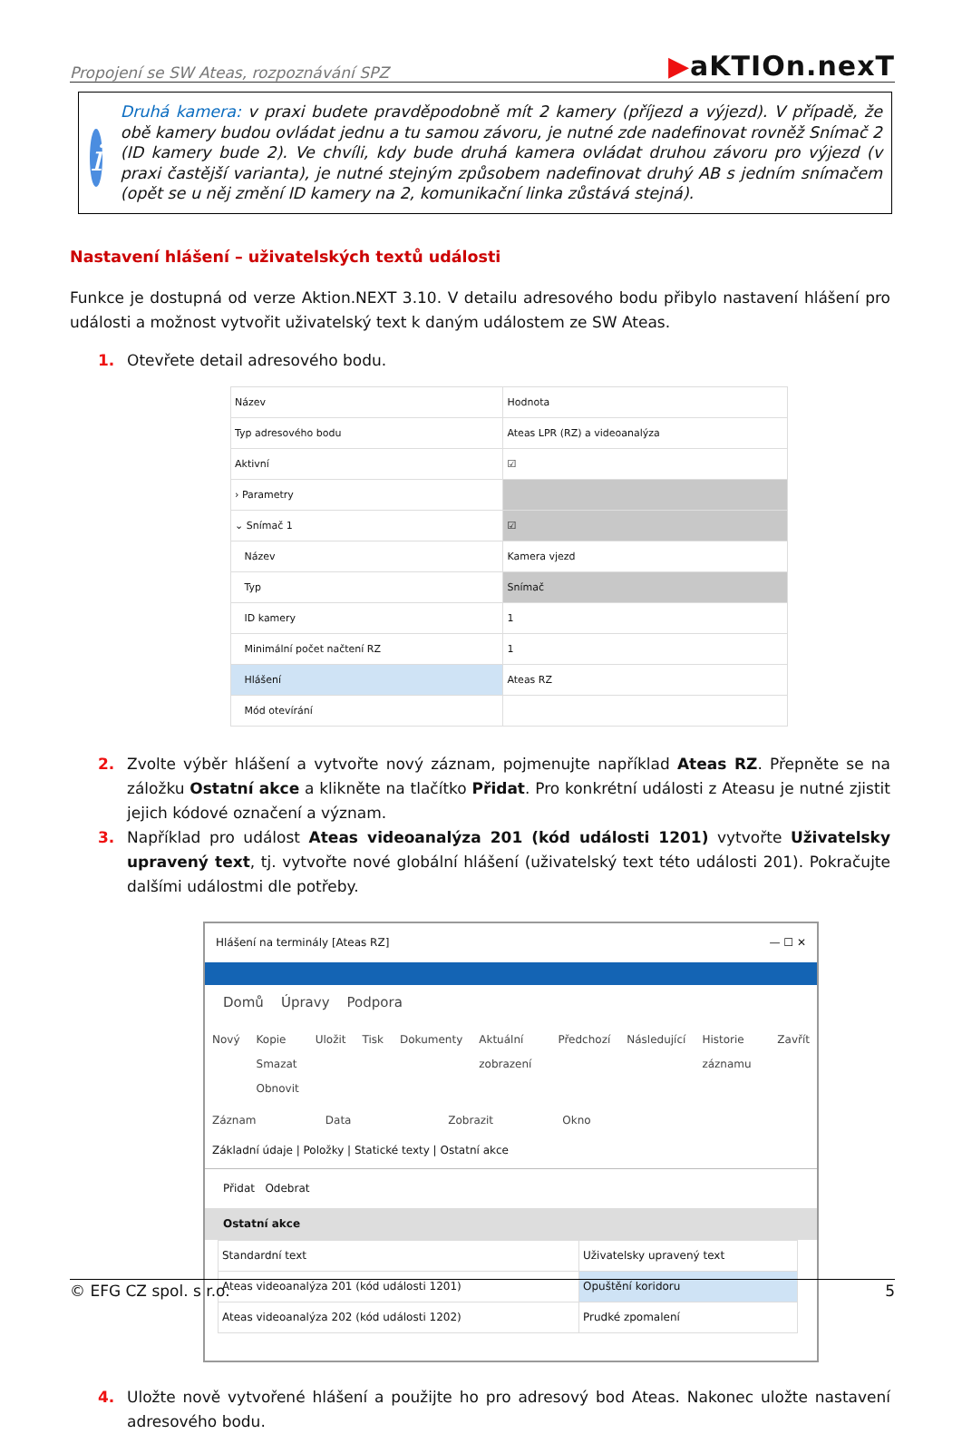Propojení se SW Ateas, rozpoznávání SPZ
▶aKTIOn.nexT
i
Druhá kamera: v praxi budete pravděpodobně mít 2 kamery (příjezd a výjezd). V případě, že obě kamery budou ovládat jednu a tu samou závoru, je nutné zde nadefinovat rovněž Snímač 2 (ID kamery bude 2). Ve chvíli, kdy bude druhá kamera ovládat druhou závoru pro výjezd (v praxi častější varianta), je nutné stejným způsobem nadefinovat druhý AB s jedním snímačem (opět se u něj změní ID kamery na 2, komunikační linka zůstává stejná).
Nastavení hlášení – uživatelských textů události
Funkce je dostupná od verze Aktion.NEXT 3.10. V detailu adresového bodu přibylo nastavení hlášení pro události a možnost vytvořit uživatelský text k daným událostem ze SW Ateas.
1. Otevřete detail adresového bodu.
| Název | Hodnota |
| --- | --- |
| Typ adresového bodu | Ateas LPR (RZ) a videoanalýza |
| Aktivní | ☑ |
| › Parametry | |
| ⌄ Snímač 1 | ☑ |
| Název | Kamera vjezd |
| Typ | Snímač |
| ID kamery | 1 |
| Minimální počet načtení RZ | 1 |
| Hlášení | Ateas RZ |
| Mód otevírání | |
2. Zvolte výběr hlášení a vytvořte nový záznam, pojmenujte například Ateas RZ. Přepněte se na záložku Ostatní akce a klikněte na tlačítko Přidat. Pro konkrétní události z Ateasu je nutné zjistit jejich kódové označení a význam.
3. Například pro událost Ateas videoanalýza 201 (kód události 1201) vytvořte Uživatelsky upravený text, tj. vytvořte nové globální hlášení (uživatelský text této události 201). Pokračujte dalšími událostmi dle potřeby.
Hlášení na terminály [Ateas RZ] — ☐ ✕
Domů Úpravy Podpora
Nový Kopie
Smazat
Obnovit Uložit Tisk Dokumenty Aktuální zobrazení Předchozí Následující Historie záznamu Zavřít
Záznam Data Zobrazit Okno
Základní údaje | Položky | Statické texty | Ostatní akce
Přidat Odebrat
Ostatní akce
| Standardní text | Uživatelsky upravený text |
| --- | --- |
| Ateas videoanalýza 201 (kód události 1201) | Opuštění koridoru |
| Ateas videoanalýza 202 (kód události 1202) | Prudké zpomalení |
4. Uložte nově vytvořené hlášení a použijte ho pro adresový bod Ateas. Nakonec uložte nastavení adresového bodu.
© EFG CZ spol. s r.o. 5